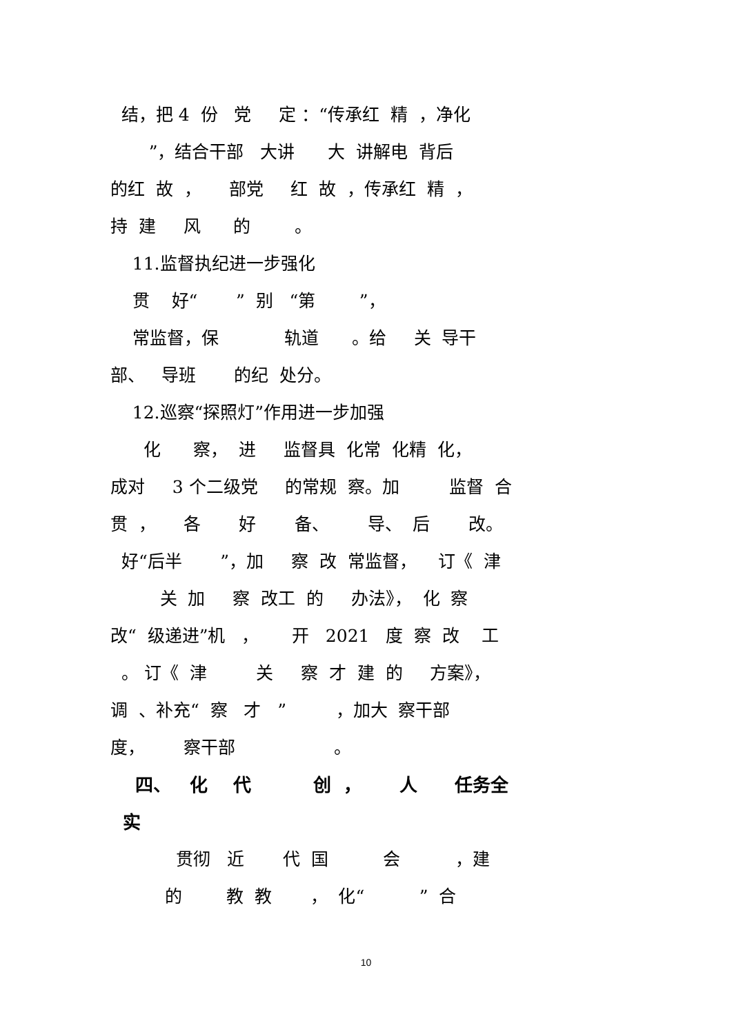结，把 4 份 党 定 ：“传承红 精 ，净化
”，结合干部 大讲 大 讲解电 背后
的红 故 ， 部党 红 故 ，传承红 精 ，
持 建 风 的 。
11.监督执纪进一步强化
贯 好“ ” 别 “第 ”，
常监督，保 轨道 。给 关 导干
部、 导班 的纪 处分。
12.巡察“探照灯”作用进一步加强
化 察， 进 监督具 化常 化精 化，
成对 3 个二级党 的常规 察。加 监督 合
贯 ， 各 好 备、 导、 后 改。
好“后半 ”，加 察 改 常监督， 订《 津
关 加 察 改工 的 办法》， 化 察
改“ 级递进”机 ， 开 2021 度 察 改 工
。 订《 津 关 察 才 建 的 方案》，
调 、补充“ 察 才 ” ，加大 察干部
度， 察干部 。
四、 化 代 创 ， 人 任务全
实
贯彻 近 代 国 会 ，建
的 教 教 ， 化“ ” 合
10